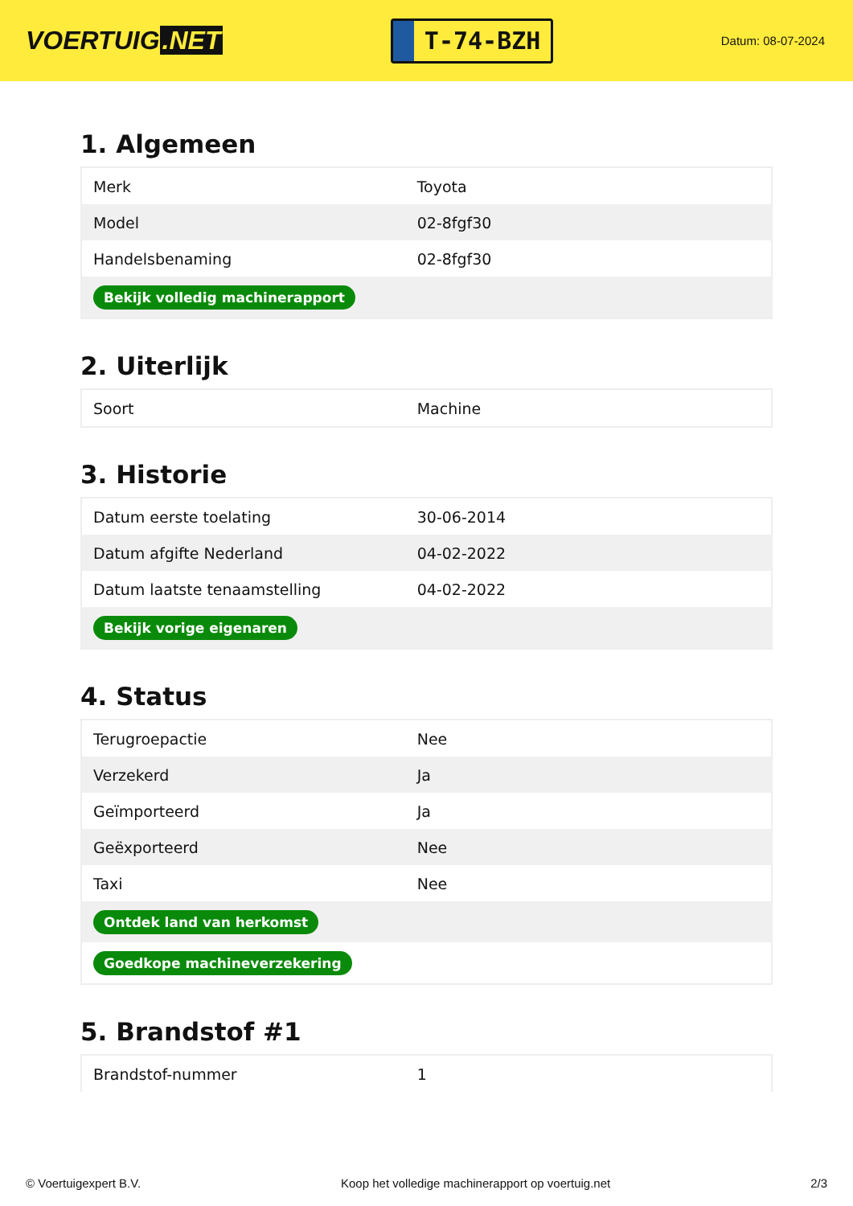VOERTUIG.NET
T-74-BZH
Datum: 08-07-2024
1. Algemeen
| Merk | Toyota |
| Model | 02-8fgf30 |
| Handelsbenaming | 02-8fgf30 |
| Bekijk volledig machinerapport | |
2. Uiterlijk
| Soort | Machine |
3. Historie
| Datum eerste toelating | 30-06-2014 |
| Datum afgifte Nederland | 04-02-2022 |
| Datum laatste tenaamstelling | 04-02-2022 |
| Bekijk vorige eigenaren | |
4. Status
| Terugroepactie | Nee |
| Verzekerd | Ja |
| Geïmporteerd | Ja |
| Geëxporteerd | Nee |
| Taxi | Nee |
| Ontdek land van herkomst | |
| Goedkope machineverzekering | |
5. Brandstof #1
| Brandstof-nummer | 1 |
© Voertuigexpert B.V. Koop het volledige machinerapport op voertuig.net 2/3